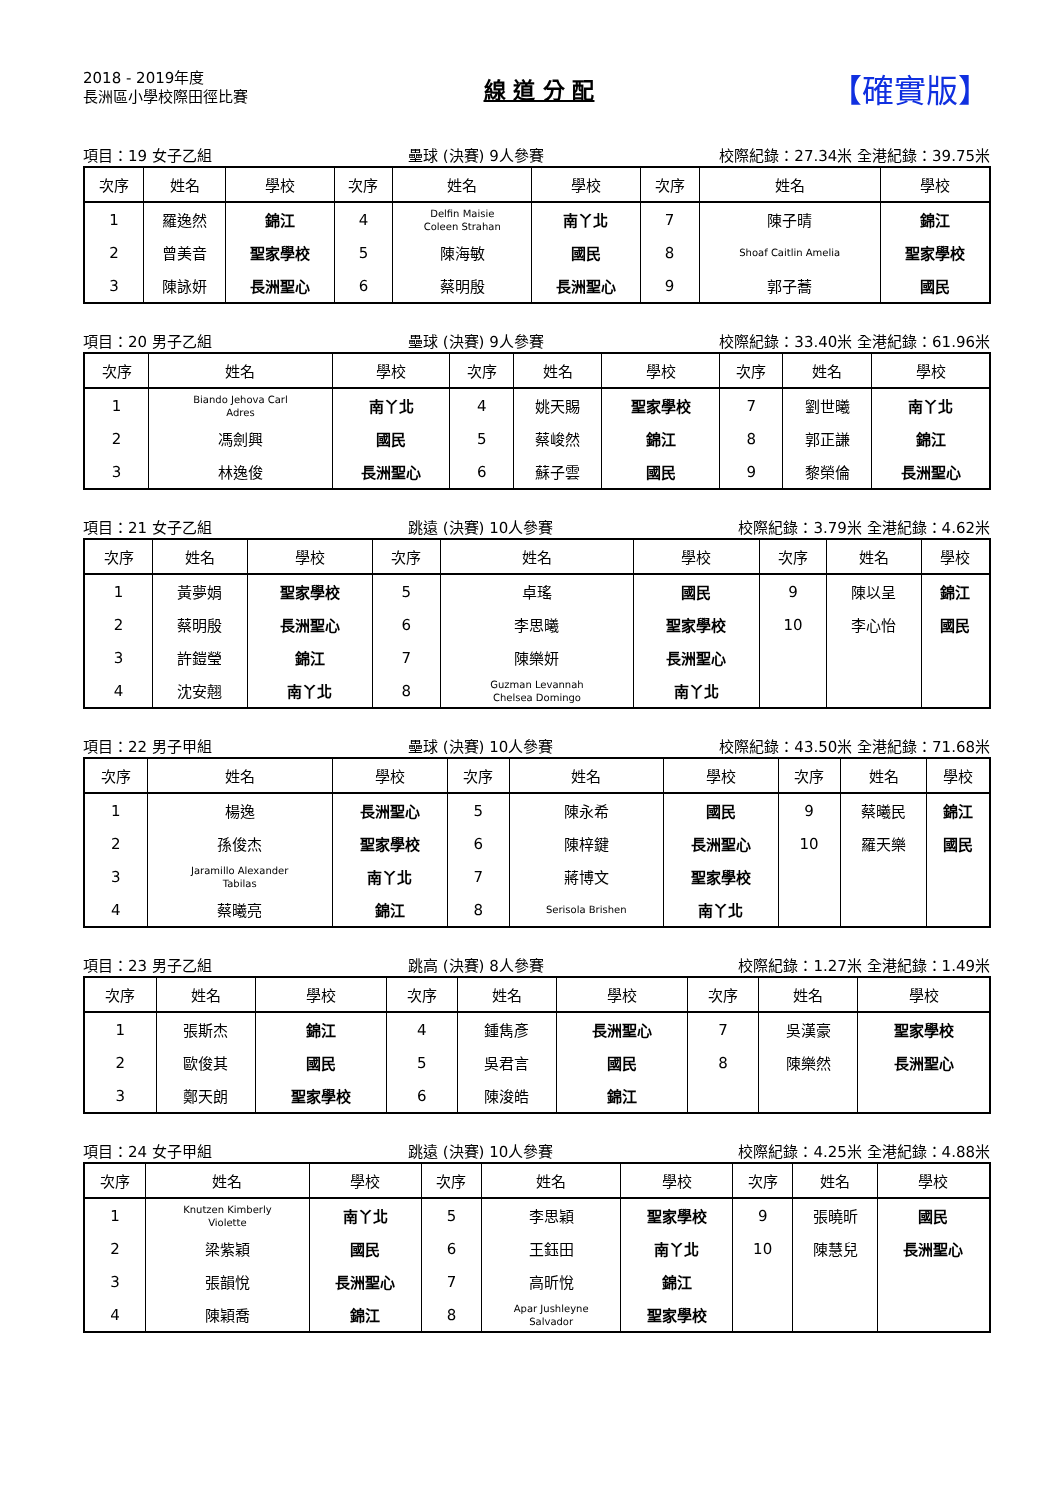2018 - 2019年度
長洲區小學校際田徑比賽
線 道 分 配
【確實版】
項目：19 女子乙組 壘球 (決賽) 9人參賽 校際紀錄：27.34米 全港紀錄：39.75米
| 次序 | 姓名 | 學校 | 次序 | 姓名 | 學校 | 次序 | 姓名 | 學校 |
| --- | --- | --- | --- | --- | --- | --- | --- | --- |
| 1 | 羅逸然 | 錦江 | 4 | Delfin Maisie Coleen Strahan | 南丫北 | 7 | 陳子晴 | 錦江 |
| 2 | 曾美音 | 聖家學校 | 5 | 陳海敏 | 國民 | 8 | Shoaf Caitlin Amelia | 聖家學校 |
| 3 | 陳詠妍 | 長洲聖心 | 6 | 蔡明殷 | 長洲聖心 | 9 | 郭子蕎 | 國民 |
項目：20 男子乙組 壘球 (決賽) 9人參賽 校際紀錄：33.40米 全港紀錄：61.96米
| 次序 | 姓名 | 學校 | 次序 | 姓名 | 學校 | 次序 | 姓名 | 學校 |
| --- | --- | --- | --- | --- | --- | --- | --- | --- |
| 1 | Biando Jehova Carl Adres | 南丫北 | 4 | 姚天賜 | 聖家學校 | 7 | 劉世曦 | 南丫北 |
| 2 | 馮劍興 | 國民 | 5 | 蔡峻然 | 錦江 | 8 | 郭正謙 | 錦江 |
| 3 | 林逸俊 | 長洲聖心 | 6 | 蘇子雲 | 國民 | 9 | 黎榮倫 | 長洲聖心 |
項目：21 女子乙組 跳遠 (決賽) 10人參賽 校際紀錄：3.79米 全港紀錄：4.62米
| 次序 | 姓名 | 學校 | 次序 | 姓名 | 學校 | 次序 | 姓名 | 學校 |
| --- | --- | --- | --- | --- | --- | --- | --- | --- |
| 1 | 黃夢娟 | 聖家學校 | 5 | 卓瑤 | 國民 | 9 | 陳以呈 | 錦江 |
| 2 | 蔡明殷 | 長洲聖心 | 6 | 李思曦 | 聖家學校 | 10 | 李心怡 | 國民 |
| 3 | 許鎧瑩 | 錦江 | 7 | 陳樂妍 | 長洲聖心 | | | |
| 4 | 沈安翹 | 南丫北 | 8 | Guzman Levannah Chelsea Domingo | 南丫北 | | | |
項目：22 男子甲組 壘球 (決賽) 10人參賽 校際紀錄：43.50米 全港紀錄：71.68米
| 次序 | 姓名 | 學校 | 次序 | 姓名 | 學校 | 次序 | 姓名 | 學校 |
| --- | --- | --- | --- | --- | --- | --- | --- | --- |
| 1 | 楊逸 | 長洲聖心 | 5 | 陳永希 | 國民 | 9 | 蔡曦民 | 錦江 |
| 2 | 孫俊杰 | 聖家學校 | 6 | 陳梓鍵 | 長洲聖心 | 10 | 羅天樂 | 國民 |
| 3 | Jaramillo Alexander Tabilas | 南丫北 | 7 | 蔣博文 | 聖家學校 | | | |
| 4 | 蔡曦亮 | 錦江 | 8 | Serisola Brishen | 南丫北 | | | |
項目：23 男子乙組 跳高 (決賽) 8人參賽 校際紀錄：1.27米 全港紀錄：1.49米
| 次序 | 姓名 | 學校 | 次序 | 姓名 | 學校 | 次序 | 姓名 | 學校 |
| --- | --- | --- | --- | --- | --- | --- | --- | --- |
| 1 | 張斯杰 | 錦江 | 4 | 鍾雋彥 | 長洲聖心 | 7 | 吳漢豪 | 聖家學校 |
| 2 | 歐俊其 | 國民 | 5 | 吳君言 | 國民 | 8 | 陳樂然 | 長洲聖心 |
| 3 | 鄭天朗 | 聖家學校 | 6 | 陳浚皓 | 錦江 | | | |
項目：24 女子甲組 跳遠 (決賽) 10人參賽 校際紀錄：4.25米 全港紀錄：4.88米
| 次序 | 姓名 | 學校 | 次序 | 姓名 | 學校 | 次序 | 姓名 | 學校 |
| --- | --- | --- | --- | --- | --- | --- | --- | --- |
| 1 | Knutzen Kimberly Violette | 南丫北 | 5 | 李思穎 | 聖家學校 | 9 | 張曉昕 | 國民 |
| 2 | 梁紫穎 | 國民 | 6 | 王鈺田 | 南丫北 | 10 | 陳慧兒 | 長洲聖心 |
| 3 | 張韻悅 | 長洲聖心 | 7 | 高昕悅 | 錦江 | | | |
| 4 | 陳穎喬 | 錦江 | 8 | Apar Jushleyne Salvador | 聖家學校 | | | |